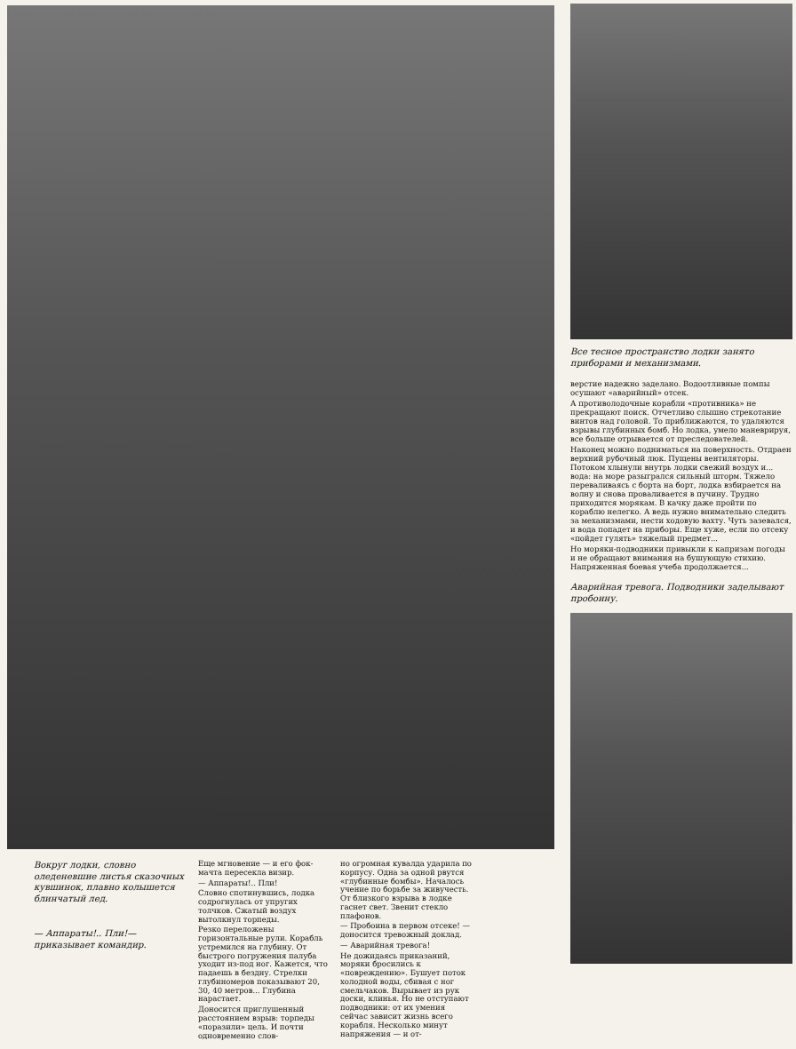Вокруг лодки, словно оледеневшие листья сказочных кувшинок, плавно колышется блинчатый лед.
— Аппараты!.. Пли!— приказывает командир.
Еще мгновение — и его фок-мачта пересекла визир.
— Аппараты!.. Пли!
Словно спотинувшись, лодка содрогнулась от упругих толчков. Сжатый воздух вытолкнул торпеды.
Резко переложены горизонтальные рули. Корабль устремился на глубину. От быстрого погружения палуба уходит из-под ног. Кажется, что падаешь в бездну. Стрелки глубиномеров показывают 20, 30, 40 метров... Глубина нарастает.
Доносится приглушенный расстоянием взрыв: торпеды «поразили» цель. И почти одновременно слов-
но огромная кувалда ударила по корпусу. Одна за одной рвутся «глубинные бомбы». Началось учение по борьбе за живучесть. От близкого взрыва в лодке гаснет свет. Звенит стекло плафонов.
— Пробоина в первом отсеке! — доносится тревожный доклад.
— Аварийная тревога!
Не дожидаясь приказаний, моряки бросились к «повреждению». Бушует поток холодной воды, сбивая с ног смельчаков. Вырывает из рук доски, клинья. Но не отступают подводники: от их умения сейчас зависит жизнь всего корабля. Несколько минут напряжения — и от-
Все тесное пространство лодки занято приборами и механизмами.
верстие надежно заделано. Водоотливные помпы осушают «аварийный» отсек.
А противолодочные корабли «противника» не прекращают поиск. Отчетливо слышно стрекотание винтов над головой. То приближаются, то удаляются взрывы глубинных бомб. Но лодка, умело маневрируя, все больше отрывается от преследователей.
Наконец можно подниматься на поверхность. Отдраен верхний рубочный люк. Пущены вентиляторы. Потоком хлынули внутрь лодки свежий воздух и... вода: на море разыгрался сильный шторм. Тяжело переваливаясь с борта на борт, лодка взбирается на волну и снова проваливается в пучину. Трудно приходится морякам. В качку даже пройти по кораблю нелегко. А ведь нужно внимательно следить за механизмами, нести ходовую вахту. Чуть зазевался, и вода попадет на приборы. Еще хуже, если по отсеку «пойдет гулять» тяжелый предмет...
Но моряки-подводники привыкли к капризам погоды и не обращают внимания на бушующую стихию. Напряженная боевая учеба продолжается...
Аварийная тревога. Подводники заделывают пробоину.